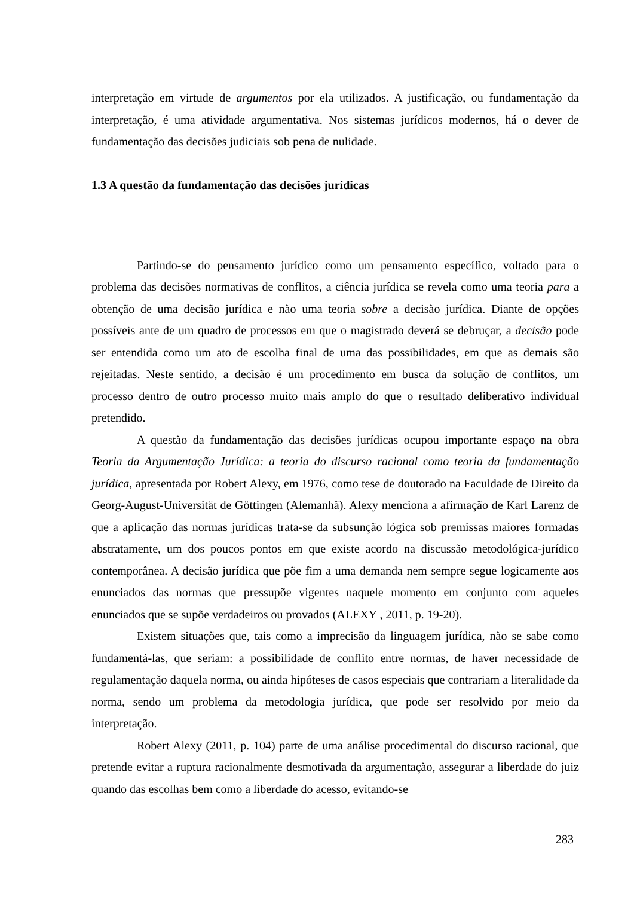interpretação em virtude de argumentos por ela utilizados. A justificação, ou fundamentação da interpretação, é uma atividade argumentativa. Nos sistemas jurídicos modernos, há o dever de fundamentação das decisões judiciais sob pena de nulidade.
1.3 A questão da fundamentação das decisões jurídicas
Partindo-se do pensamento jurídico como um pensamento específico, voltado para o problema das decisões normativas de conflitos, a ciência jurídica se revela como uma teoria para a obtenção de uma decisão jurídica e não uma teoria sobre a decisão jurídica. Diante de opções possíveis ante de um quadro de processos em que o magistrado deverá se debruçar, a decisão pode ser entendida como um ato de escolha final de uma das possibilidades, em que as demais são rejeitadas. Neste sentido, a decisão é um procedimento em busca da solução de conflitos, um processo dentro de outro processo muito mais amplo do que o resultado deliberativo individual pretendido.
A questão da fundamentação das decisões jurídicas ocupou importante espaço na obra Teoria da Argumentação Jurídica: a teoria do discurso racional como teoria da fundamentação jurídica, apresentada por Robert Alexy, em 1976, como tese de doutorado na Faculdade de Direito da Georg-August-Universität de Göttingen (Alemanhã). Alexy menciona a afirmação de Karl Larenz de que a aplicação das normas jurídicas trata-se da subsunção lógica sob premissas maiores formadas abstratamente, um dos poucos pontos em que existe acordo na discussão metodológica-jurídico contemporânea. A decisão jurídica que põe fim a uma demanda nem sempre segue logicamente aos enunciados das normas que pressupõe vigentes naquele momento em conjunto com aqueles enunciados que se supõe verdadeiros ou provados (ALEXY , 2011, p. 19-20).
Existem situações que, tais como a imprecisão da linguagem jurídica, não se sabe como fundamentá-las, que seriam: a possibilidade de conflito entre normas, de haver necessidade de regulamentação daquela norma, ou ainda hipóteses de casos especiais que contrariam a literalidade da norma, sendo um problema da metodologia jurídica, que pode ser resolvido por meio da interpretação.
Robert Alexy (2011, p. 104) parte de uma análise procedimental do discurso racional, que pretende evitar a ruptura racionalmente desmotivada da argumentação, assegurar a liberdade do juiz quando das escolhas bem como a liberdade do acesso, evitando-se
283